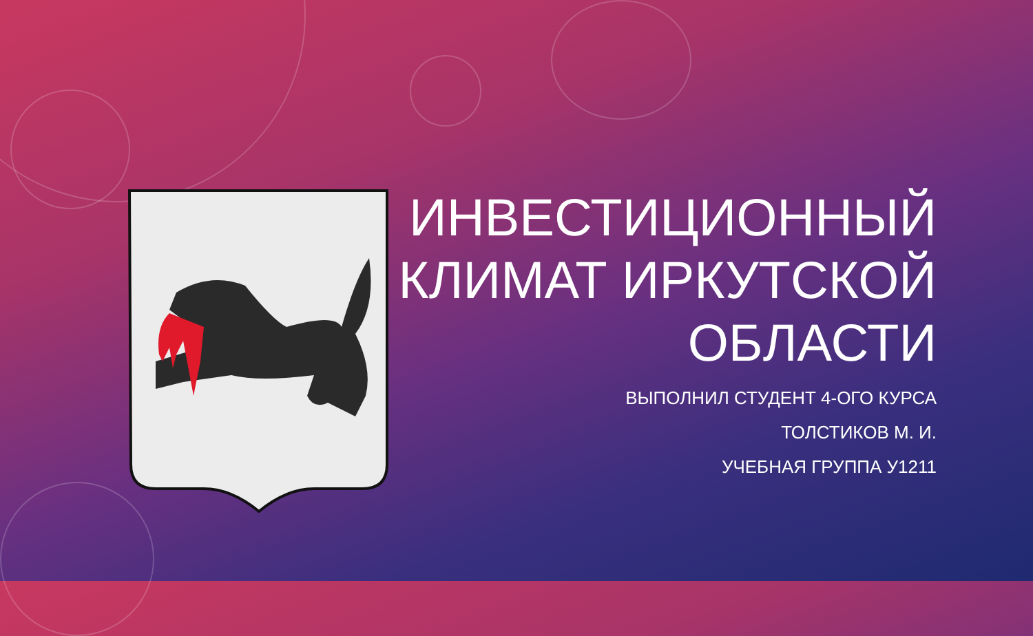ИНВЕСТИЦИОННЫЙ КЛИМАТ ИРКУТСКОЙ ОБЛАСТИ
ВЫПОЛНИЛ СТУДЕНТ 4-ОГО КУРСА
ТОЛСТИКОВ М. И.
УЧЕБНАЯ ГРУППА У1211